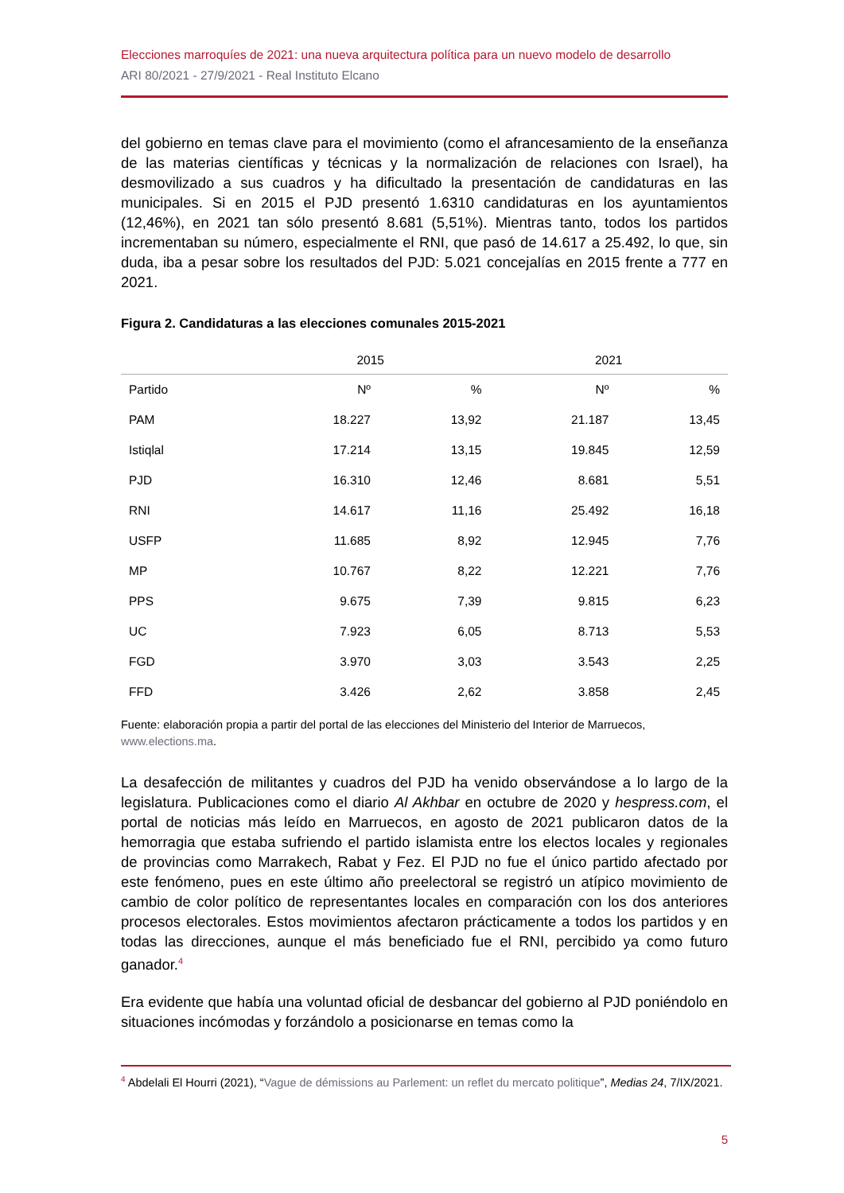Elecciones marroquíes de 2021: una nueva arquitectura política para un nuevo modelo de desarrollo
ARI 80/2021 - 27/9/2021 - Real Instituto Elcano
del gobierno en temas clave para el movimiento (como el afrancesamiento de la enseñanza de las materias científicas y técnicas y la normalización de relaciones con Israel), ha desmovilizado a sus cuadros y ha dificultado la presentación de candidaturas en las municipales. Si en 2015 el PJD presentó 1.6310 candidaturas en los ayuntamientos (12,46%), en 2021 tan sólo presentó 8.681 (5,51%). Mientras tanto, todos los partidos incrementaban su número, especialmente el RNI, que pasó de 14.617 a 25.492, lo que, sin duda, iba a pesar sobre los resultados del PJD: 5.021 concejalías en 2015 frente a 777 en 2021.
Figura 2. Candidaturas a las elecciones comunales 2015-2021
| | 2015 | | 2021 | |
| --- | --- | --- | --- | --- |
| Partido | Nº | % | Nº | % |
| PAM | 18.227 | 13,92 | 21.187 | 13,45 |
| Istiqlal | 17.214 | 13,15 | 19.845 | 12,59 |
| PJD | 16.310 | 12,46 | 8.681 | 5,51 |
| RNI | 14.617 | 11,16 | 25.492 | 16,18 |
| USFP | 11.685 | 8,92 | 12.945 | 7,76 |
| MP | 10.767 | 8,22 | 12.221 | 7,76 |
| PPS | 9.675 | 7,39 | 9.815 | 6,23 |
| UC | 7.923 | 6,05 | 8.713 | 5,53 |
| FGD | 3.970 | 3,03 | 3.543 | 2,25 |
| FFD | 3.426 | 2,62 | 3.858 | 2,45 |
Fuente: elaboración propia a partir del portal de las elecciones del Ministerio del Interior de Marruecos, www.elections.ma.
La desafección de militantes y cuadros del PJD ha venido observándose a lo largo de la legislatura. Publicaciones como el diario Al Akhbar en octubre de 2020 y hespress.com, el portal de noticias más leído en Marruecos, en agosto de 2021 publicaron datos de la hemorragia que estaba sufriendo el partido islamista entre los electos locales y regionales de provincias como Marrakech, Rabat y Fez. El PJD no fue el único partido afectado por este fenómeno, pues en este último año preelectoral se registró un atípico movimiento de cambio de color político de representantes locales en comparación con los dos anteriores procesos electorales. Estos movimientos afectaron prácticamente a todos los partidos y en todas las direcciones, aunque el más beneficiado fue el RNI, percibido ya como futuro ganador.<sup>4</sup>
Era evidente que había una voluntad oficial de desbancar del gobierno al PJD poniéndolo en situaciones incómodas y forzándolo a posicionarse en temas como la
<sup>4</sup> Abdelali El Hourri (2021), “Vague de démissions au Parlement: un reflet du mercato politique”, Medias 24, 7/IX/2021.
5